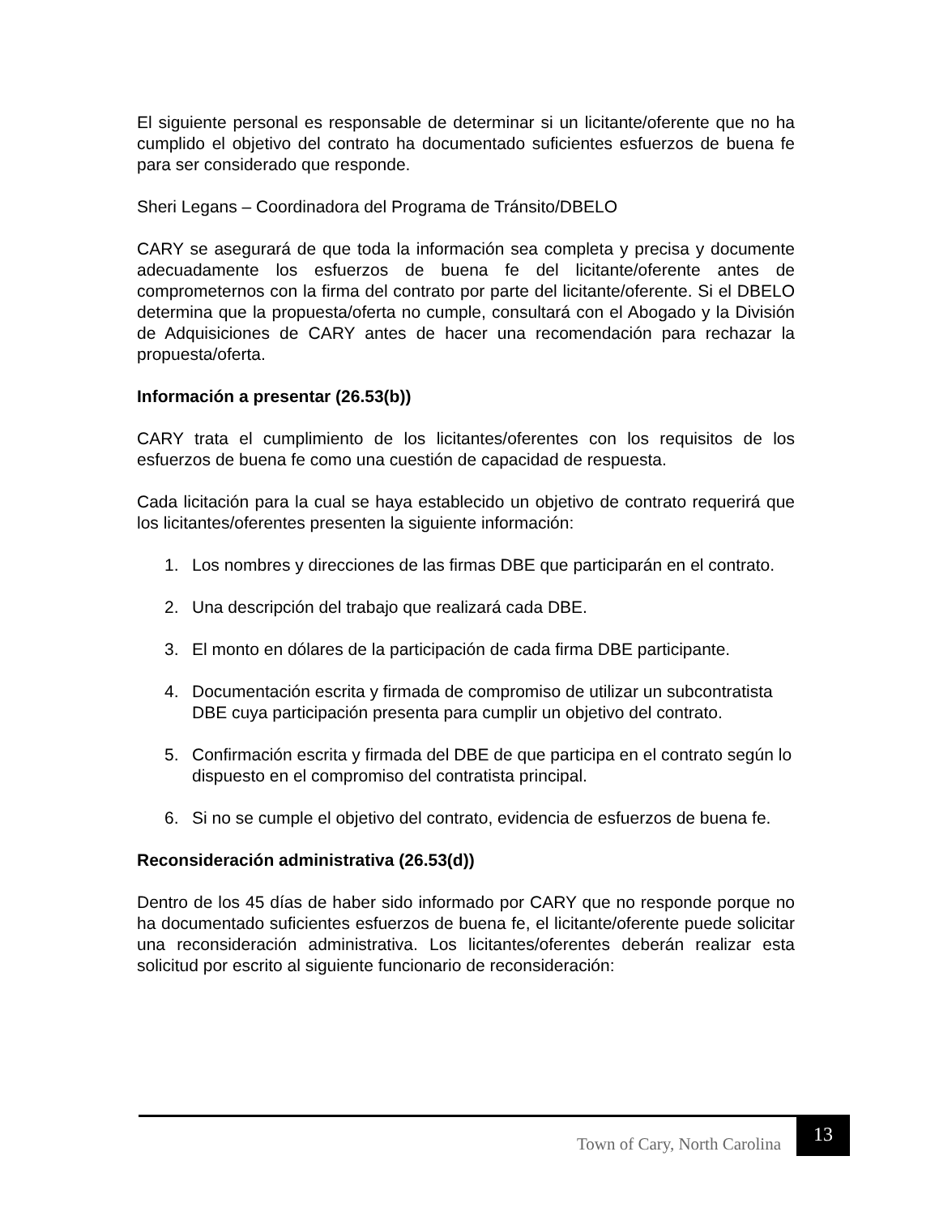El siguiente personal es responsable de determinar si un licitante/oferente que no ha cumplido el objetivo del contrato ha documentado suficientes esfuerzos de buena fe para ser considerado que responde.
Sheri Legans – Coordinadora del Programa de Tránsito/DBELO
CARY se asegurará de que toda la información sea completa y precisa y documente adecuadamente los esfuerzos de buena fe del licitante/oferente antes de comprometernos con la firma del contrato por parte del licitante/oferente. Si el DBELO determina que la propuesta/oferta no cumple, consultará con el Abogado y la División de Adquisiciones de CARY antes de hacer una recomendación para rechazar la propuesta/oferta.
Información a presentar (26.53(b))
CARY trata el cumplimiento de los licitantes/oferentes con los requisitos de los esfuerzos de buena fe como una cuestión de capacidad de respuesta.
Cada licitación para la cual se haya establecido un objetivo de contrato requerirá que los licitantes/oferentes presenten la siguiente información:
1. Los nombres y direcciones de las firmas DBE que participarán en el contrato.
2. Una descripción del trabajo que realizará cada DBE.
3. El monto en dólares de la participación de cada firma DBE participante.
4. Documentación escrita y firmada de compromiso de utilizar un subcontratista DBE cuya participación presenta para cumplir un objetivo del contrato.
5. Confirmación escrita y firmada del DBE de que participa en el contrato según lo dispuesto en el compromiso del contratista principal.
6. Si no se cumple el objetivo del contrato, evidencia de esfuerzos de buena fe.
Reconsideración administrativa (26.53(d))
Dentro de los 45 días de haber sido informado por CARY que no responde porque no ha documentado suficientes esfuerzos de buena fe, el licitante/oferente puede solicitar una reconsideración administrativa. Los licitantes/oferentes deberán realizar esta solicitud por escrito al siguiente funcionario de reconsideración:
Town of Cary, North Carolina
13